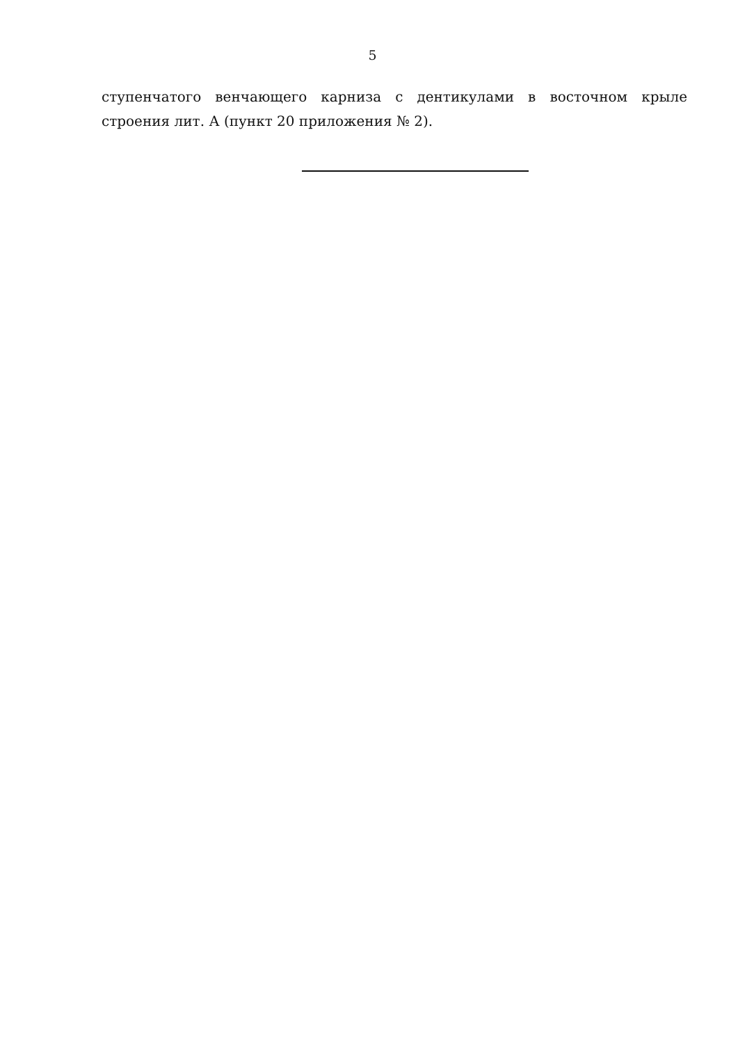5
ступенчатого венчающего карниза с дентикулами в восточном крыле строения лит. А (пункт 20 приложения № 2).